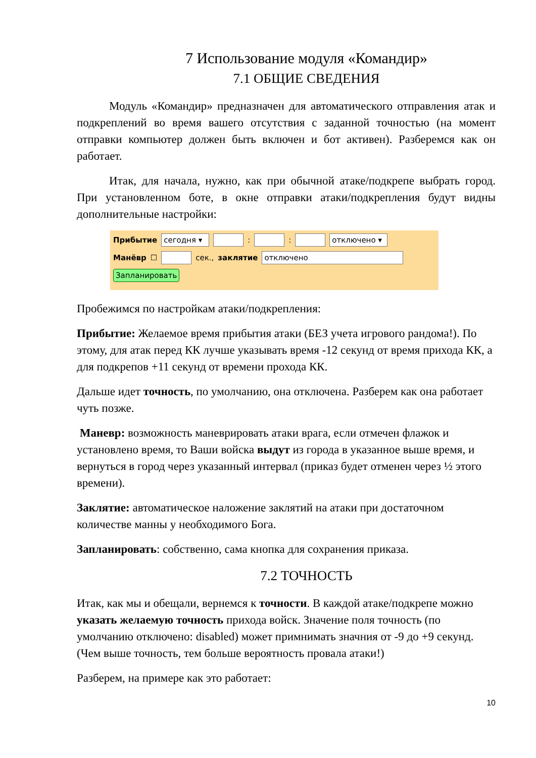7 Использование модуля «Командир»
7.1 ОБЩИЕ СВЕДЕНИЯ
Модуль «Командир» предназначен для автоматического отправления атак и подкреплений во время вашего отсутствия с заданной точностью (на момент отправки компьютер должен быть включен и бот активен). Разберемся как он работает.
Итак, для начала, нужно, как при обычной атаке/подкрепе выбрать город. При установленном боте, в окне отправки атаки/подкрепления будут видны дополнительные настройки:
Прибытие сегодня ▾ : : отключено ▾
Манёвр ☐ сек., заклятие отключено
Запланировать
Пробежимся по настройкам атаки/подкрепления:
Прибытие: Желаемое время прибытия атаки (БЕЗ учета игрового рандома!). По этому, для атак перед КК лучше указывать время -12 секунд от время прихода КК, а для подкрепов +11 секунд от времени прохода КК.
Дальше идет точность, по умолчанию, она отключена. Разберем как она работает чуть позже.
Маневр: возможность маневрировать атаки врага, если отмечен флажок и установлено время, то Ваши войска выдут из города в указанное выше время, и вернуться в город через указанный интервал (приказ будет отменен через ½ этого времени).
Заклятие: автоматическое наложение заклятий на атаки при достаточном количестве манны у необходимого Бога.
Запланировать: собственно, сама кнопка для сохранения приказа.
7.2 ТОЧНОСТЬ
Итак, как мы и обещали, вернемся к точности. В каждой атаке/подкрепе можно указать желаемую точность прихода войск. Значение поля точность (по умолчанию отключено: disabled) может примнимать значния от -9 до +9 секунд. (Чем выше точность, тем больше вероятность провала атаки!)
Разберем, на примере как это работает:
10